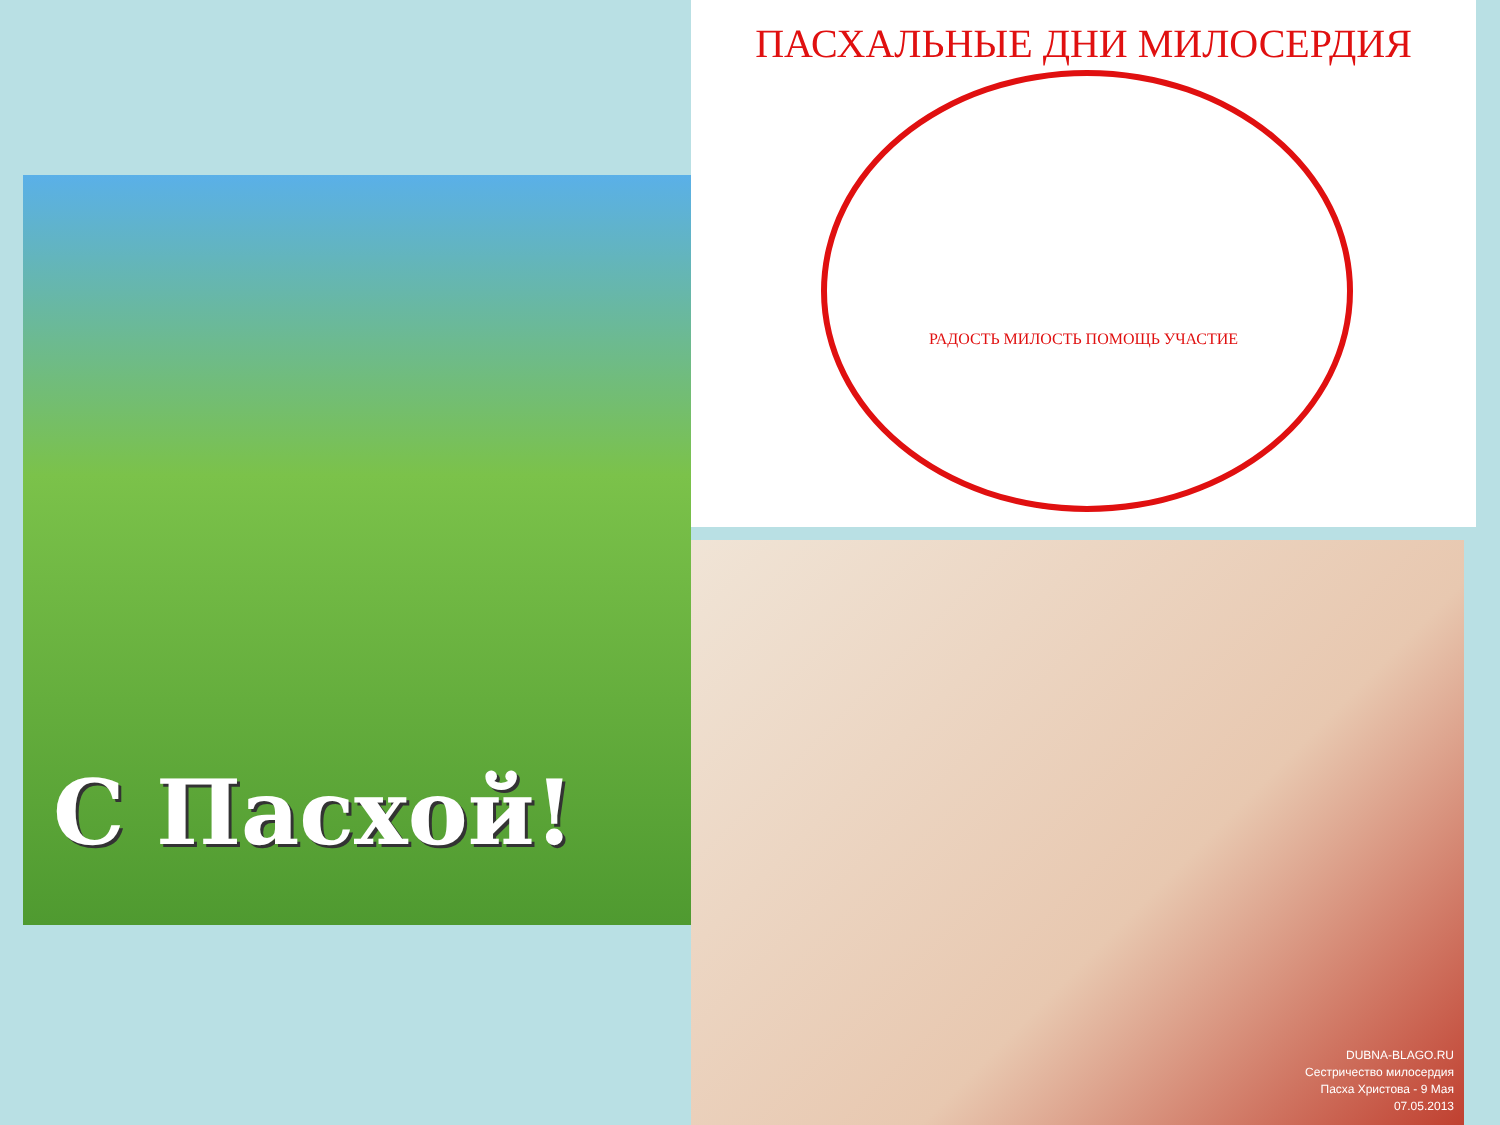С Пасхой!
ПАСХАЛЬНЫЕ ДНИ МИЛОСЕРДИЯ
РАДОСТЬ МИЛОСТЬ ПОМОЩЬ УЧАСТИЕ
DUBNA-BLAGO.RU
Сестричество милосердия
Пасха Христова - 9 Мая
07.05.2013